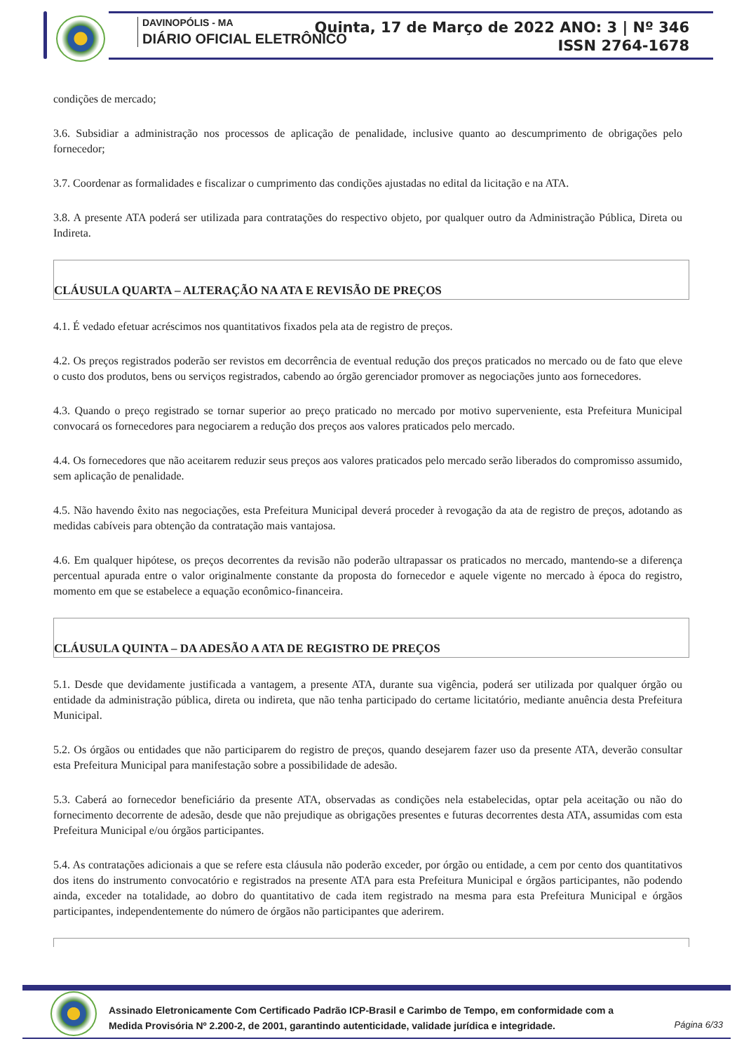DAVINOPÓLIS - MA
DIÁRIO OFICIAL ELETRÔNICO
Quinta, 17 de Março de 2022 ANO: 3 | Nº 346
ISSN 2764-1678
condições de mercado;
3.6. Subsidiar a administração nos processos de aplicação de penalidade, inclusive quanto ao descumprimento de obrigações pelo fornecedor;
3.7. Coordenar as formalidades e fiscalizar o cumprimento das condições ajustadas no edital da licitação e na ATA.
3.8. A presente ATA poderá ser utilizada para contratações do respectivo objeto, por qualquer outro da Administração Pública, Direta ou Indireta.
CLÁUSULA QUARTA – ALTERAÇÃO NA ATA E REVISÃO DE PREÇOS
4.1. É vedado efetuar acréscimos nos quantitativos fixados pela ata de registro de preços.
4.2. Os preços registrados poderão ser revistos em decorrência de eventual redução dos preços praticados no mercado ou de fato que eleve o custo dos produtos, bens ou serviços registrados, cabendo ao órgão gerenciador promover as negociações junto aos fornecedores.
4.3. Quando o preço registrado se tornar superior ao preço praticado no mercado por motivo superveniente, esta Prefeitura Municipal convocará os fornecedores para negociarem a redução dos preços aos valores praticados pelo mercado.
4.4. Os fornecedores que não aceitarem reduzir seus preços aos valores praticados pelo mercado serão liberados do compromisso assumido, sem aplicação de penalidade.
4.5. Não havendo êxito nas negociações, esta Prefeitura Municipal deverá proceder à revogação da ata de registro de preços, adotando as medidas cabíveis para obtenção da contratação mais vantajosa.
4.6. Em qualquer hipótese, os preços decorrentes da revisão não poderão ultrapassar os praticados no mercado, mantendo-se a diferença percentual apurada entre o valor originalmente constante da proposta do fornecedor e aquele vigente no mercado à época do registro, momento em que se estabelece a equação econômico-financeira.
CLÁUSULA QUINTA – DA ADESÃO A ATA DE REGISTRO DE PREÇOS
5.1. Desde que devidamente justificada a vantagem, a presente ATA, durante sua vigência, poderá ser utilizada por qualquer órgão ou entidade da administração pública, direta ou indireta, que não tenha participado do certame licitatório, mediante anuência desta Prefeitura Municipal.
5.2. Os órgãos ou entidades que não participarem do registro de preços, quando desejarem fazer uso da presente ATA, deverão consultar esta Prefeitura Municipal para manifestação sobre a possibilidade de adesão.
5.3. Caberá ao fornecedor beneficiário da presente ATA, observadas as condições nela estabelecidas, optar pela aceitação ou não do fornecimento decorrente de adesão, desde que não prejudique as obrigações presentes e futuras decorrentes desta ATA, assumidas com esta Prefeitura Municipal e/ou órgãos participantes.
5.4. As contratações adicionais a que se refere esta cláusula não poderão exceder, por órgão ou entidade, a cem por cento dos quantitativos dos itens do instrumento convocatório e registrados na presente ATA para esta Prefeitura Municipal e órgãos participantes, não podendo ainda, exceder na totalidade, ao dobro do quantitativo de cada item registrado na mesma para esta Prefeitura Municipal e órgãos participantes, independentemente do número de órgãos não participantes que aderirem.
Assinado Eletronicamente Com Certificado Padrão ICP-Brasil e Carimbo de Tempo, em conformidade com a
Medida Provisória Nº 2.200-2, de 2001, garantindo autenticidade, validade jurídica e integridade.
Página 6/33